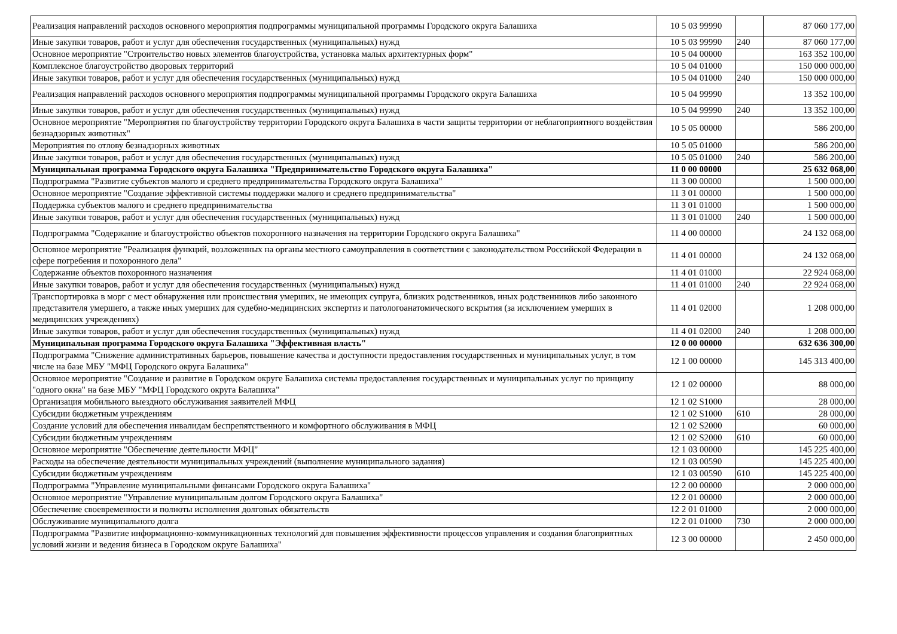| Реализация направлений расходов основного мероприятия подпрограммы муниципальной программы Городского округа Балашиха | 10 5 03 99990 | | 87 060 177,00 |
| Иные закупки товаров, работ и услуг для обеспечения государственных (муниципальных) нужд | 10 5 03 99990 | 240 | 87 060 177,00 |
| Основное мероприятие "Строительство новых элементов благоустройства, установка малых архитектурных форм" | 10 5 04 00000 | | 163 352 100,00 |
| Комплексное благоустройство дворовых территорий | 10 5 04 01000 | | 150 000 000,00 |
| Иные закупки товаров, работ и услуг для обеспечения государственных (муниципальных) нужд | 10 5 04 01000 | 240 | 150 000 000,00 |
| Реализация направлений расходов основного мероприятия подпрограммы муниципальной программы Городского округа Балашиха | 10 5 04 99990 | | 13 352 100,00 |
| Иные закупки товаров, работ и услуг для обеспечения государственных (муниципальных) нужд | 10 5 04 99990 | 240 | 13 352 100,00 |
| Основное мероприятие "Мероприятия по благоустройству территории Городского округа Балашиха в части защиты территории от неблагоприятного воздействия безнадзорных животных" | 10 5 05 00000 | | 586 200,00 |
| Мероприятия по отлову безнадзорных животных | 10 5 05 01000 | | 586 200,00 |
| Иные закупки товаров, работ и услуг для обеспечения государственных (муниципальных) нужд | 10 5 05 01000 | 240 | 586 200,00 |
| Муниципальная программа Городского округа Балашиха "Предпринимательство Городского округа Балашиха" | 11 0 00 00000 | | 25 632 068,00 |
| Подпрограмма "Развитие субъектов малого и среднего предпринимательства Городского округа Балашиха" | 11 3 00 00000 | | 1 500 000,00 |
| Основное мероприятие "Создание эффективной системы поддержки малого и среднего предпринимательства" | 11 3 01 00000 | | 1 500 000,00 |
| Поддержка субъектов малого и среднего предпринимательства | 11 3 01 01000 | | 1 500 000,00 |
| Иные закупки товаров, работ и услуг для обеспечения государственных (муниципальных) нужд | 11 3 01 01000 | 240 | 1 500 000,00 |
| Подпрограмма "Содержание и благоустройство объектов похоронного назначения на территории Городского округа Балашиха" | 11 4 00 00000 | | 24 132 068,00 |
| Основное мероприятие "Реализация функций, возложенных на органы местного самоуправления в соответствии с законодательством Российской Федерации в сфере погребения и похоронного дела" | 11 4 01 00000 | | 24 132 068,00 |
| Содержание объектов похоронного назначения | 11 4 01 01000 | | 22 924 068,00 |
| Иные закупки товаров, работ и услуг для обеспечения государственных (муниципальных) нужд | 11 4 01 01000 | 240 | 22 924 068,00 |
| Транспортировка в морг с мест обнаружения или происшествия умерших, не имеющих супруга, близких родственников, иных родственников либо законного представителя умершего, а также иных умерших для судебно-медицинских экспертиз и патологоанатомического вскрытия (за исключением умерших в медицинских учреждениях) | 11 4 01 02000 | | 1 208 000,00 |
| Иные закупки товаров, работ и услуг для обеспечения государственных (муниципальных) нужд | 11 4 01 02000 | 240 | 1 208 000,00 |
| Муниципальная программа Городского округа Балашиха "Эффективная власть" | 12 0 00 00000 | | 632 636 300,00 |
| Подпрограмма "Снижение административных барьеров, повышение качества и доступности предоставления государственных и муниципальных услуг, в том числе на базе МБУ "МФЦ Городского округа Балашиха" | 12 1 00 00000 | | 145 313 400,00 |
| Основное мероприятие "Создание и развитие в Городском округе Балашиха системы предоставления государственных и муниципальных услуг по принципу "одного окна" на базе МБУ "МФЦ Городского округа Балашиха" | 12 1 02 00000 | | 88 000,00 |
| Организация мобильного выездного обслуживания заявителей МФЦ | 12 1 02 S1000 | | 28 000,00 |
| Субсидии бюджетным учреждениям | 12 1 02 S1000 | 610 | 28 000,00 |
| Создание условий для обеспечения инвалидам беспрепятственного и комфортного обслуживания в МФЦ | 12 1 02 S2000 | | 60 000,00 |
| Субсидии бюджетным учреждениям | 12 1 02 S2000 | 610 | 60 000,00 |
| Основное мероприятие "Обеспечение деятельности МФЦ" | 12 1 03 00000 | | 145 225 400,00 |
| Расходы на обеспечение деятельности муниципальных учреждений (выполнение муниципального задания) | 12 1 03 00590 | | 145 225 400,00 |
| Субсидии бюджетным учреждениям | 12 1 03 00590 | 610 | 145 225 400,00 |
| Подпрограмма "Управление муниципальными финансами Городского округа Балашиха" | 12 2 00 00000 | | 2 000 000,00 |
| Основное мероприятие "Управление муниципальным долгом Городского округа Балашиха" | 12 2 01 00000 | | 2 000 000,00 |
| Обеспечение своевременности и полноты исполнения долговых обязательств | 12 2 01 01000 | | 2 000 000,00 |
| Обслуживание муниципального долга | 12 2 01 01000 | 730 | 2 000 000,00 |
| Подпрограмма "Развитие информационно-коммуникационных технологий для повышения эффективности процессов управления и создания благоприятных условий жизни и ведения бизнеса в Городском округе Балашиха" | 12 3 00 00000 | | 2 450 000,00 |